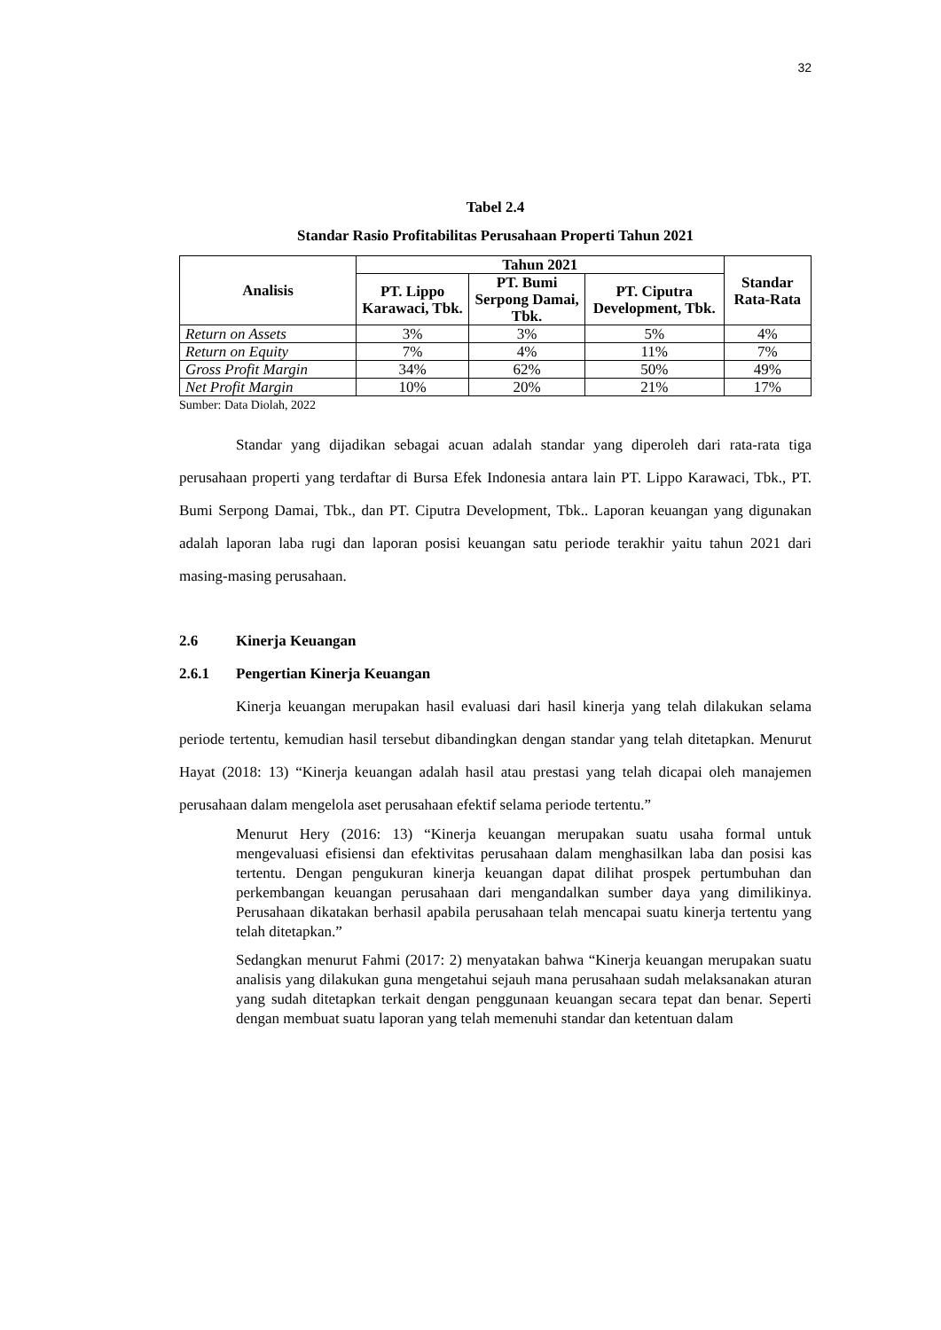32
Tabel 2.4
Standar Rasio Profitabilitas Perusahaan Properti Tahun 2021
| Analisis | Tahun 2021 | | | Standar Rata-Rata |
| --- | --- | --- | --- | --- |
| | PT. Lippo Karawaci, Tbk. | PT. Bumi Serpong Damai, Tbk. | PT. Ciputra Development, Tbk. | |
| Return on Assets | 3% | 3% | 5% | 4% |
| Return on Equity | 7% | 4% | 11% | 7% |
| Gross Profit Margin | 34% | 62% | 50% | 49% |
| Net Profit Margin | 10% | 20% | 21% | 17% |
Sumber: Data Diolah, 2022
Standar yang dijadikan sebagai acuan adalah standar yang diperoleh dari rata-rata tiga perusahaan properti yang terdaftar di Bursa Efek Indonesia antara lain PT. Lippo Karawaci, Tbk., PT. Bumi Serpong Damai, Tbk., dan PT. Ciputra Development, Tbk.. Laporan keuangan yang digunakan adalah laporan laba rugi dan laporan posisi keuangan satu periode terakhir yaitu tahun 2021 dari masing-masing perusahaan.
2.6 Kinerja Keuangan
2.6.1 Pengertian Kinerja Keuangan
Kinerja keuangan merupakan hasil evaluasi dari hasil kinerja yang telah dilakukan selama periode tertentu, kemudian hasil tersebut dibandingkan dengan standar yang telah ditetapkan. Menurut Hayat (2018: 13) “Kinerja keuangan adalah hasil atau prestasi yang telah dicapai oleh manajemen perusahaan dalam mengelola aset perusahaan efektif selama periode tertentu.”
Menurut Hery (2016: 13) “Kinerja keuangan merupakan suatu usaha formal untuk mengevaluasi efisiensi dan efektivitas perusahaan dalam menghasilkan laba dan posisi kas tertentu. Dengan pengukuran kinerja keuangan dapat dilihat prospek pertumbuhan dan perkembangan keuangan perusahaan dari mengandalkan sumber daya yang dimilikinya. Perusahaan dikatakan berhasil apabila perusahaan telah mencapai suatu kinerja tertentu yang telah ditetapkan.”
Sedangkan menurut Fahmi (2017: 2) menyatakan bahwa “Kinerja keuangan merupakan suatu analisis yang dilakukan guna mengetahui sejauh mana perusahaan sudah melaksanakan aturan yang sudah ditetapkan terkait dengan penggunaan keuangan secara tepat dan benar. Seperti dengan membuat suatu laporan yang telah memenuhi standar dan ketentuan dalam